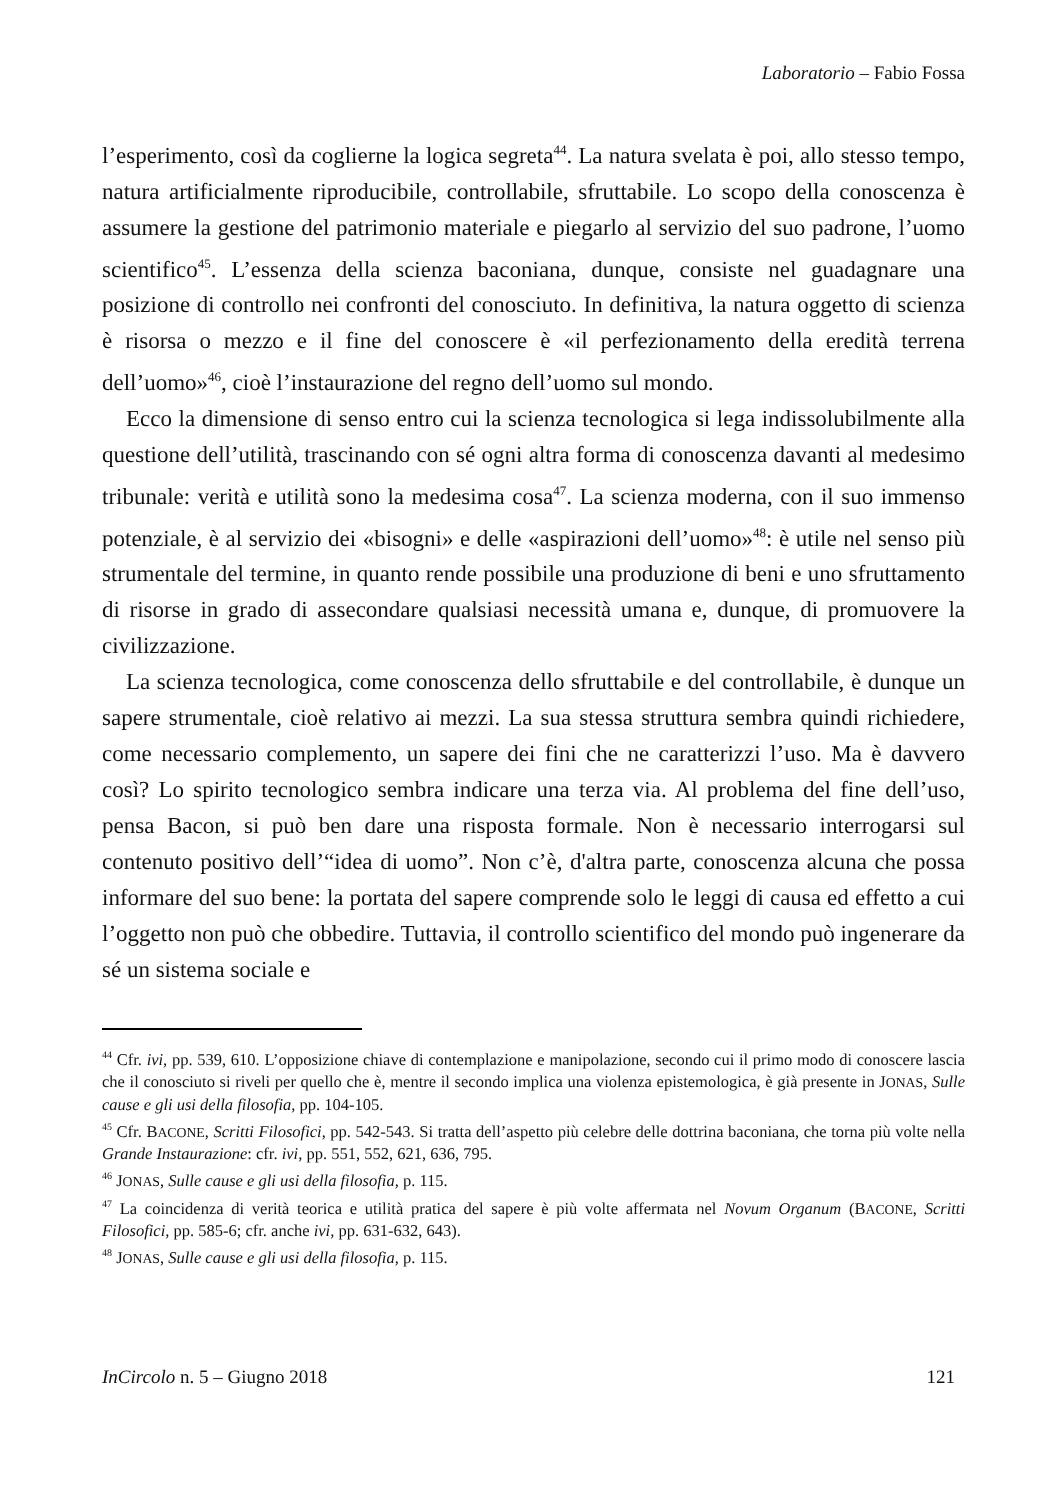Laboratorio – Fabio Fossa
l’esperimento, così da coglierne la logica segreta<sup>44</sup>. La natura svelata è poi, allo stesso tempo, natura artificialmente riproducibile, controllabile, sfruttabile. Lo scopo della conoscenza è assumere la gestione del patrimonio materiale e piegarlo al servizio del suo padrone, l’uomo scientifico<sup>45</sup>. L’essenza della scienza baconiana, dunque, consiste nel guadagnare una posizione di controllo nei confronti del conosciuto. In definitiva, la natura oggetto di scienza è risorsa o mezzo e il fine del conoscere è «il perfezionamento della eredità terrena dell’uomo»<sup>46</sup>, cioè l’instaurazione del regno dell’uomo sul mondo.
Ecco la dimensione di senso entro cui la scienza tecnologica si lega indissolubilmente alla questione dell’utilità, trascinando con sé ogni altra forma di conoscenza davanti al medesimo tribunale: verità e utilità sono la medesima cosa<sup>47</sup>. La scienza moderna, con il suo immenso potenziale, è al servizio dei «bisogni» e delle «aspirazioni dell’uomo»<sup>48</sup>: è utile nel senso più strumentale del termine, in quanto rende possibile una produzione di beni e uno sfruttamento di risorse in grado di assecondare qualsiasi necessità umana e, dunque, di promuovere la civilizzazione.
La scienza tecnologica, come conoscenza dello sfruttabile e del controllabile, è dunque un sapere strumentale, cioè relativo ai mezzi. La sua stessa struttura sembra quindi richiedere, come necessario complemento, un sapere dei fini che ne caratterizzi l’uso. Ma è davvero così? Lo spirito tecnologico sembra indicare una terza via. Al problema del fine dell’uso, pensa Bacon, si può ben dare una risposta formale. Non è necessario interrogarsi sul contenuto positivo dell’“idea di uomo”. Non c’è, d'altra parte, conoscenza alcuna che possa informare del suo bene: la portata del sapere comprende solo le leggi di causa ed effetto a cui l’oggetto non può che obbedire. Tuttavia, il controllo scientifico del mondo può ingenerare da sé un sistema sociale e
<sup>44</sup> Cfr. ivi, pp. 539, 610. L’opposizione chiave di contemplazione e manipolazione, secondo cui il primo modo di conoscere lascia che il conosciuto si riveli per quello che è, mentre il secondo implica una violenza epistemologica, è già presente in JONAS, Sulle cause e gli usi della filosofia, pp. 104-105.
<sup>45</sup> Cfr. BACONE, Scritti Filosofici, pp. 542-543. Si tratta dell’aspetto più celebre delle dottrina baconiana, che torna più volte nella Grande Instaurazione: cfr. ivi, pp. 551, 552, 621, 636, 795.
<sup>46</sup> JONAS, Sulle cause e gli usi della filosofia, p. 115.
<sup>47</sup> La coincidenza di verità teorica e utilità pratica del sapere è più volte affermata nel Novum Organum (BACONE, Scritti Filosofici, pp. 585-6; cfr. anche ivi, pp. 631-632, 643).
<sup>48</sup> JONAS, Sulle cause e gli usi della filosofia, p. 115.
InCircolo n. 5 – Giugno 2018 121